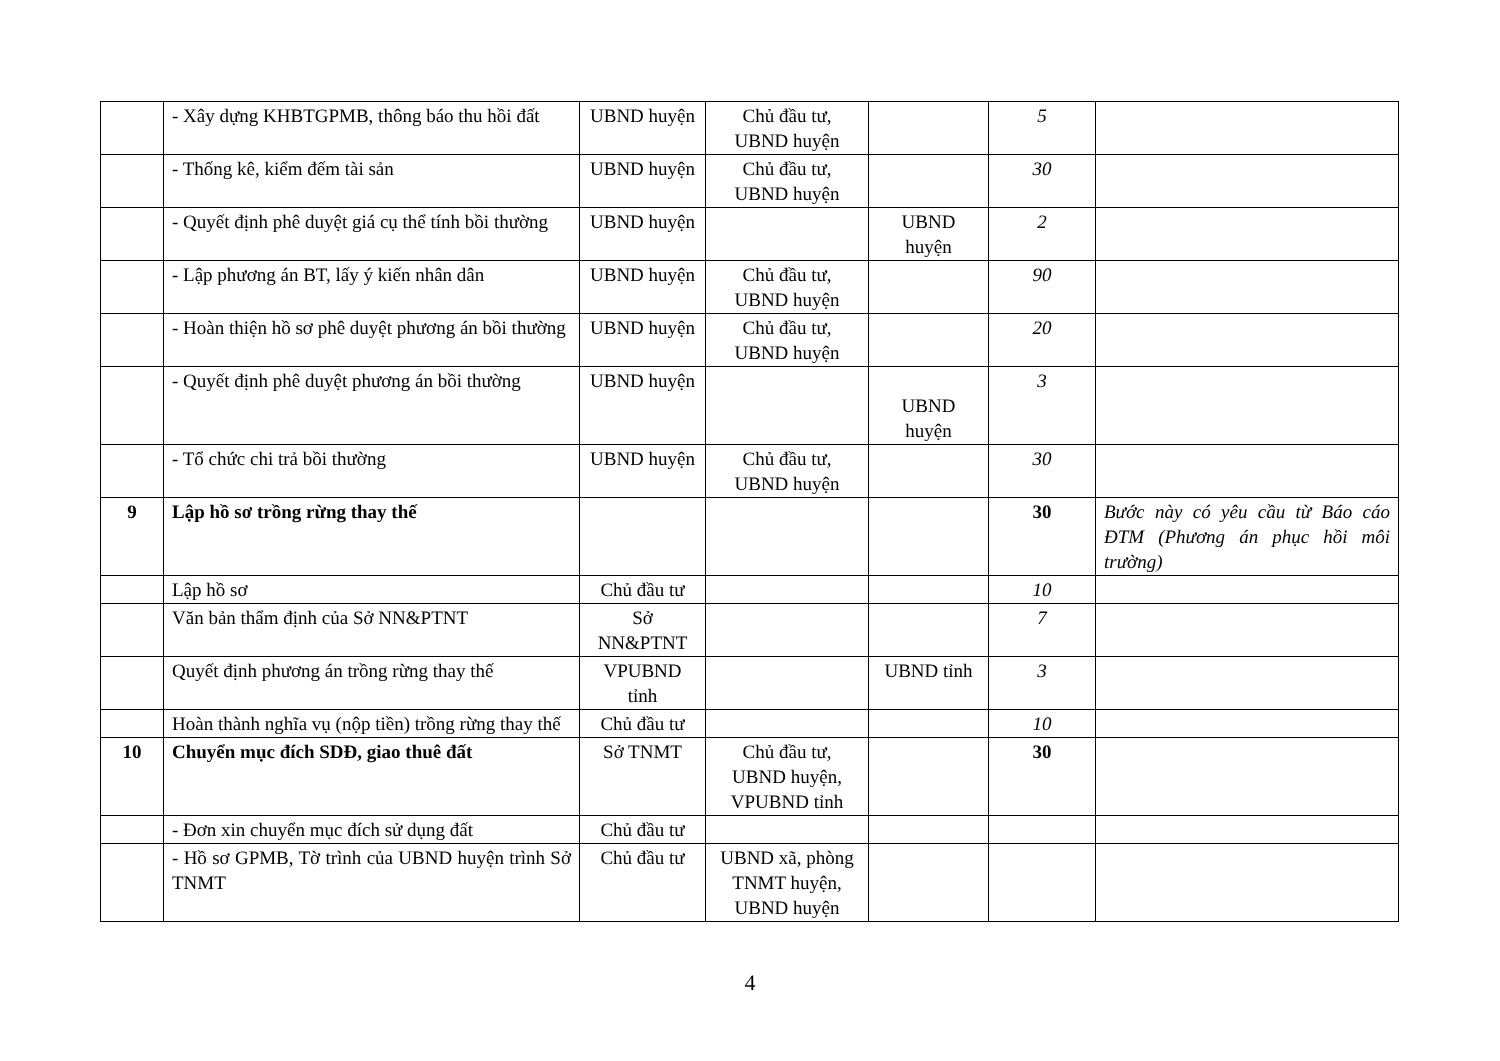| | - Xây dựng KHBTGPMB, thông báo thu hồi đất | UBND huyện | Chủ đầu tư, UBND huyện | | 5 | |
| | - Thống kê, kiểm đếm tài sản | UBND huyện | Chủ đầu tư, UBND huyện | | 30 | |
| | - Quyết định phê duyệt giá cụ thể tính bồi thường | UBND huyện | | UBND huyện | 2 | |
| | - Lập phương án BT, lấy ý kiến nhân dân | UBND huyện | Chủ đầu tư, UBND huyện | | 90 | |
| | - Hoàn thiện hồ sơ phê duyệt phương án bồi thường | UBND huyện | Chủ đầu tư, UBND huyện | | 20 | |
| | - Quyết định phê duyệt phương án bồi thường | UBND huyện | | UBND huyện | 3 | |
| | - Tổ chức chi trả bồi thường | UBND huyện | Chủ đầu tư, UBND huyện | | 30 | |
| 9 | Lập hồ sơ trồng rừng thay thế | | | | 30 | Bước này có yêu cầu từ Báo cáo ĐTM (Phương án phục hồi môi trường) |
| | Lập hồ sơ | Chủ đầu tư | | | 10 | |
| | Văn bản thẩm định của Sở NN&PTNT | Sở NN&PTNT | | | 7 | |
| | Quyết định phương án trồng rừng thay thế | VPUBND tỉnh | | UBND tỉnh | 3 | |
| | Hoàn thành nghĩa vụ (nộp tiền) trồng rừng thay thế | Chủ đầu tư | | | 10 | |
| 10 | Chuyển mục đích SDĐ, giao thuê đất | Sở TNMT | Chủ đầu tư, UBND huyện, VPUBND tỉnh | | 30 | |
| | - Đơn xin chuyển mục đích sử dụng đất | Chủ đầu tư | | | | |
| | - Hồ sơ GPMB, Tờ trình của UBND huyện trình Sở TNMT | Chủ đầu tư | UBND xã, phòng TNMT huyện, UBND huyện | | | |
4